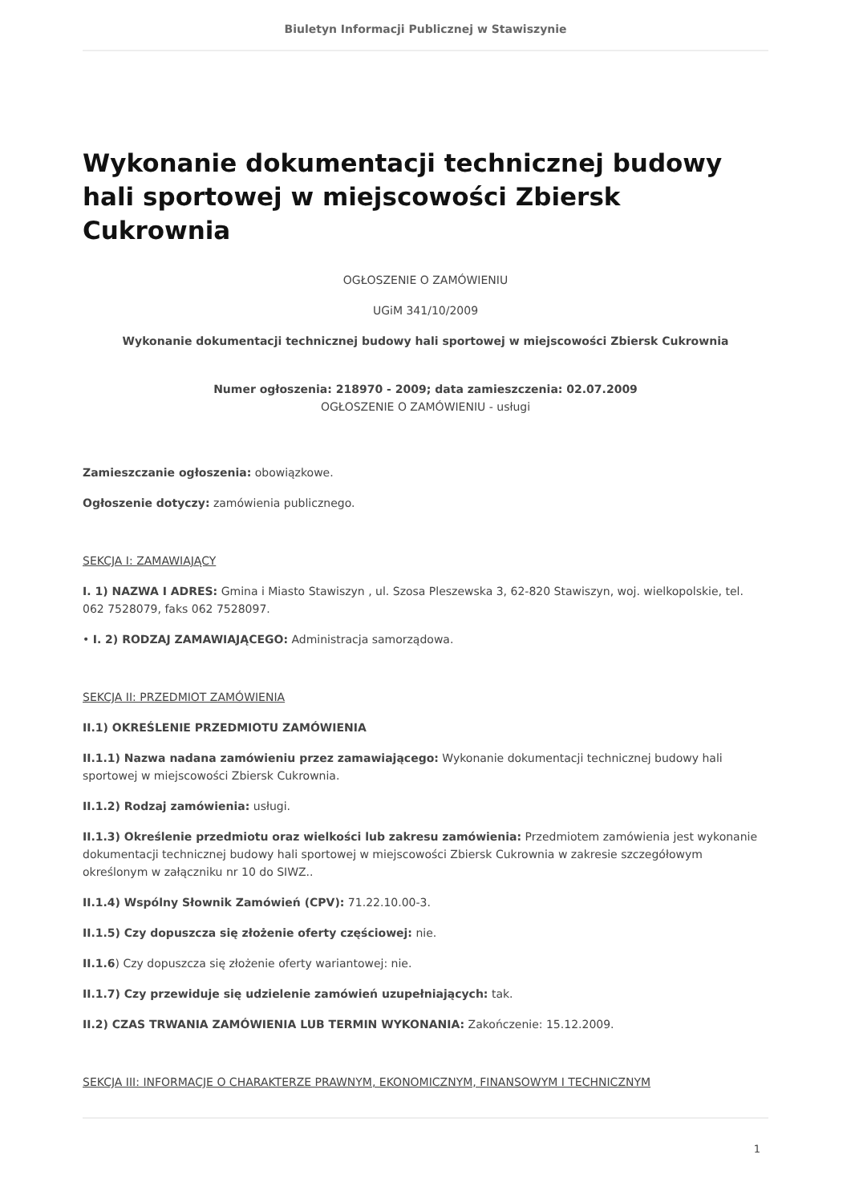Biuletyn Informacji Publicznej w Stawiszynie
Wykonanie dokumentacji technicznej budowy hali sportowej w miejscowości Zbiersk Cukrownia
OGŁOSZENIE O ZAMÓWIENIU
UGiM 341/10/2009
Wykonanie dokumentacji technicznej budowy hali sportowej w miejscowości Zbiersk Cukrownia
Numer ogłoszenia: 218970 - 2009; data zamieszczenia: 02.07.2009
OGŁOSZENIE O ZAMÓWIENIU - usługi
Zamieszczanie ogłoszenia: obowiązkowe.
Ogłoszenie dotyczy: zamówienia publicznego.
SEKCJA I: ZAMAWIAJĄCY
I. 1) NAZWA I ADRES: Gmina i Miasto Stawiszyn , ul. Szosa Pleszewska 3, 62-820 Stawiszyn, woj. wielkopolskie, tel. 062 7528079, faks 062 7528097.
• I. 2) RODZAJ ZAMAWIAJĄCEGO: Administracja samorządowa.
SEKCJA II: PRZEDMIOT ZAMÓWIENIA
II.1) OKREŚLENIE PRZEDMIOTU ZAMÓWIENIA
II.1.1) Nazwa nadana zamówieniu przez zamawiającego: Wykonanie dokumentacji technicznej budowy hali sportowej w miejscowości Zbiersk Cukrownia.
II.1.2) Rodzaj zamówienia: usługi.
II.1.3) Określenie przedmiotu oraz wielkości lub zakresu zamówienia: Przedmiotem zamówienia jest wykonanie dokumentacji technicznej budowy hali sportowej w miejscowości Zbiersk Cukrownia w zakresie szczegółowym określonym w załączniku nr 10 do SIWZ..
II.1.4) Wspólny Słownik Zamówień (CPV): 71.22.10.00-3.
II.1.5) Czy dopuszcza się złożenie oferty częściowej: nie.
II.1.6) Czy dopuszcza się złożenie oferty wariantowej: nie.
II.1.7) Czy przewiduje się udzielenie zamówień uzupełniających: tak.
II.2) CZAS TRWANIA ZAMÓWIENIA LUB TERMIN WYKONANIA: Zakończenie: 15.12.2009.
SEKCJA III: INFORMACJE O CHARAKTERZE PRAWNYM, EKONOMICZNYM, FINANSOWYM I TECHNICZNYM
1